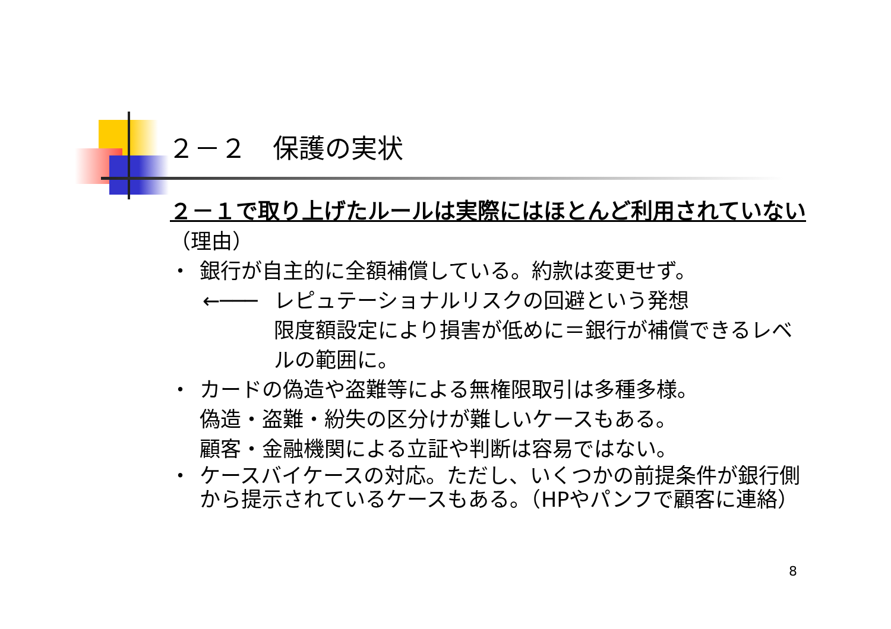２－２　保護の実状
２－１で取り上げたルールは実際にはほとんど利用されていない
（理由）
・ 銀行が自主的に全額補償している。約款は変更せず。
←─── レピュテーショナルリスクの回避という発想
限度額設定により損害が低めに＝銀行が補償できるレベルの範囲に。
・ カードの偽造や盗難等による無権限取引は多種多様。
偽造・盗難・紛失の区分けが難しいケースもある。
顧客・金融機関による立証や判断は容易ではない。
・ ケースバイケースの対応。ただし、いくつかの前提条件が銀行側から提示されているケースもある。（HPやパンフで顧客に連絡）
8